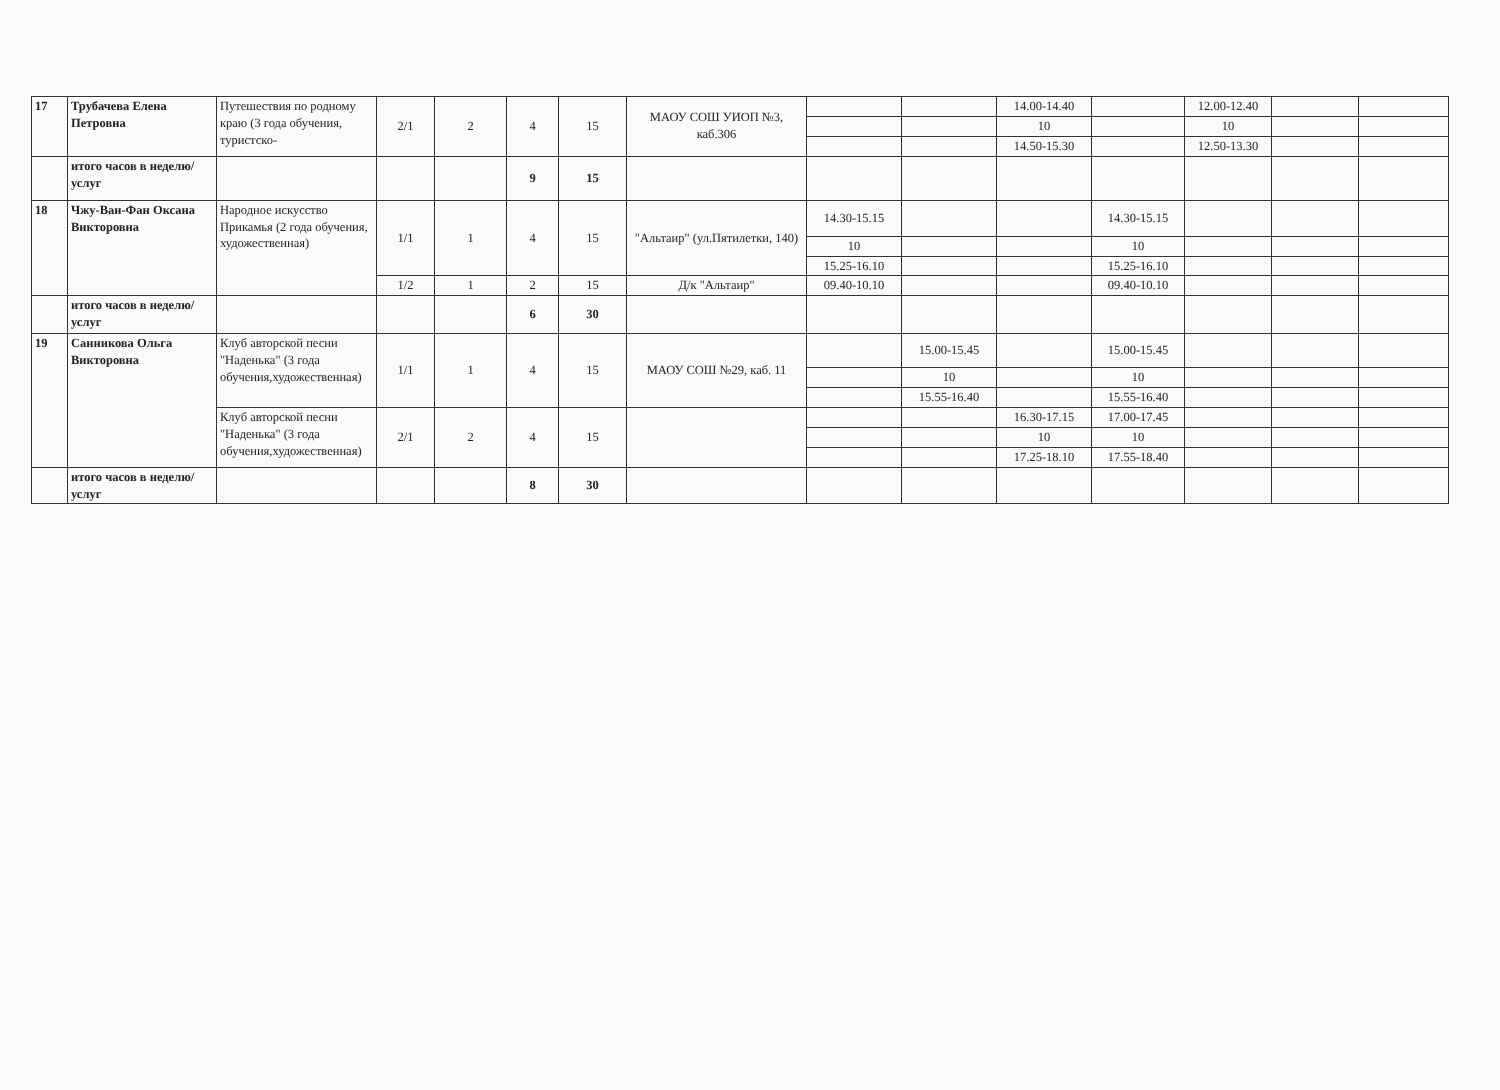| 17 | Трубачева Елена Петровна | Путешествия по родному краю (3 года обучения, туристско- | 2/1 | 2 | 4 | 15 | МАОУ СОШ УИОП №3, каб.306 | | | 14.00-14.40 | | 12.00-12.40 | | |
| | | | | | | | | | | 10 | | 10 | | |
| | | | | | | | | | | 14.50-15.30 | | 12.50-13.30 | | |
| | итого часов в неделю/услуг | | | | 9 | 15 | | | | | | | | |
| 18 | Чжу-Ван-Фан Оксана Викторовна | Народное искусство Прикамья (2 года обучения, художественная) | 1/1 | 1 | 4 | 15 | "Альтаир" (ул.Пятилетки, 140) | 14.30-15.15 | | | 14.30-15.15 | | | |
| | | | | | | | | 10 | | | 10 | | | |
| | | | | | | | | 15.25-16.10 | | | 15.25-16.10 | | | |
| | | | 1/2 | 1 | 2 | 15 | Д/к "Альтаир" | 09.40-10.10 | | | 09.40-10.10 | | | |
| | итого часов в неделю/услуг | | | | 6 | 30 | | | | | | | | |
| 19 | Санникова Ольга Викторовна | Клуб авторской песни "Наденька" (3 года обучения,художественная) | 1/1 | 1 | 4 | 15 | МАОУ СОШ №29, каб. 11 | | 15.00-15.45 | | 15.00-15.45 | | | |
| | | | | | | | | | 10 | | 10 | | | |
| | | | | | | | | | 15.55-16.40 | | 15.55-16.40 | | | |
| | | Клуб авторской песни "Наденька" (3 года обучения,художественная) | 2/1 | 2 | 4 | 15 | | | | 16.30-17.15 | 17.00-17.45 | | | |
| | | | | | | | | | | 10 | 10 | | | |
| | | | | | | | | | | 17.25-18.10 | 17.55-18.40 | | | |
| | итого часов в неделю/услуг | | | | 8 | 30 | | | | | | | | |